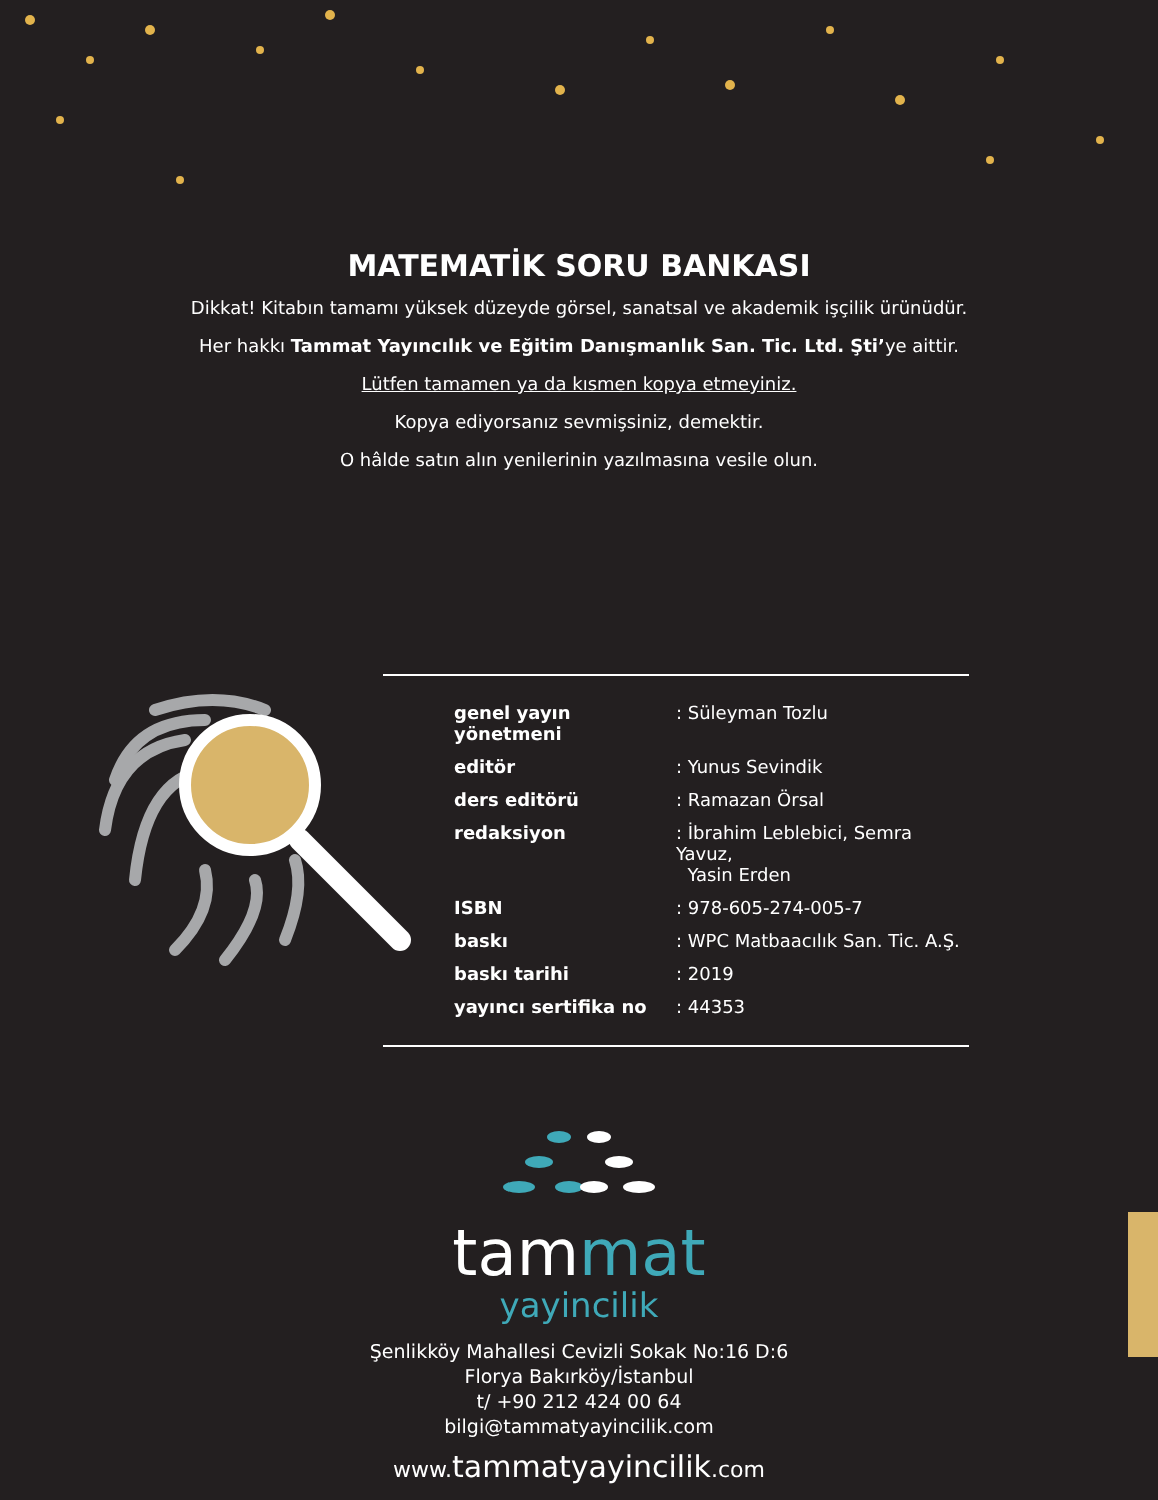MATEMATİK SORU BANKASI
Dikkat! Kitabın tamamı yüksek düzeyde görsel, sanatsal ve akademik işçilik ürünüdür.
Her hakkı Tammat Yayıncılık ve Eğitim Danışmanlık San. Tic. Ltd. Şti’ye aittir.
Lütfen tamamen ya da kısmen kopya etmeyiniz.
Kopya ediyorsanız sevmişsiniz, demektir.
O hâlde satın alın yenilerinin yazılmasına vesile olun.
| genel yayın yönetmeni | : Süleyman Tozlu |
| editör | : Yunus Sevindik |
| ders editörü | : Ramazan Örsal |
| redaksiyon | : İbrahim Leblebici, Semra Yavuz, Yasin Erden |
| ISBN | : 978-605-274-005-7 |
| baskı | : WPC Matbaacılık San. Tic. A.Ş. |
| baskı tarihi | : 2019 |
| yayıncı sertifika no | : 44353 |
tam mat
yayincilik
Şenlikköy Mahallesi Cevizli Sokak No:16 D:6
Florya Bakırköy/İstanbul
t/ +90 212 424 00 64
bilgi@tammatyayincilik.com
www. tammatyayincilik.com